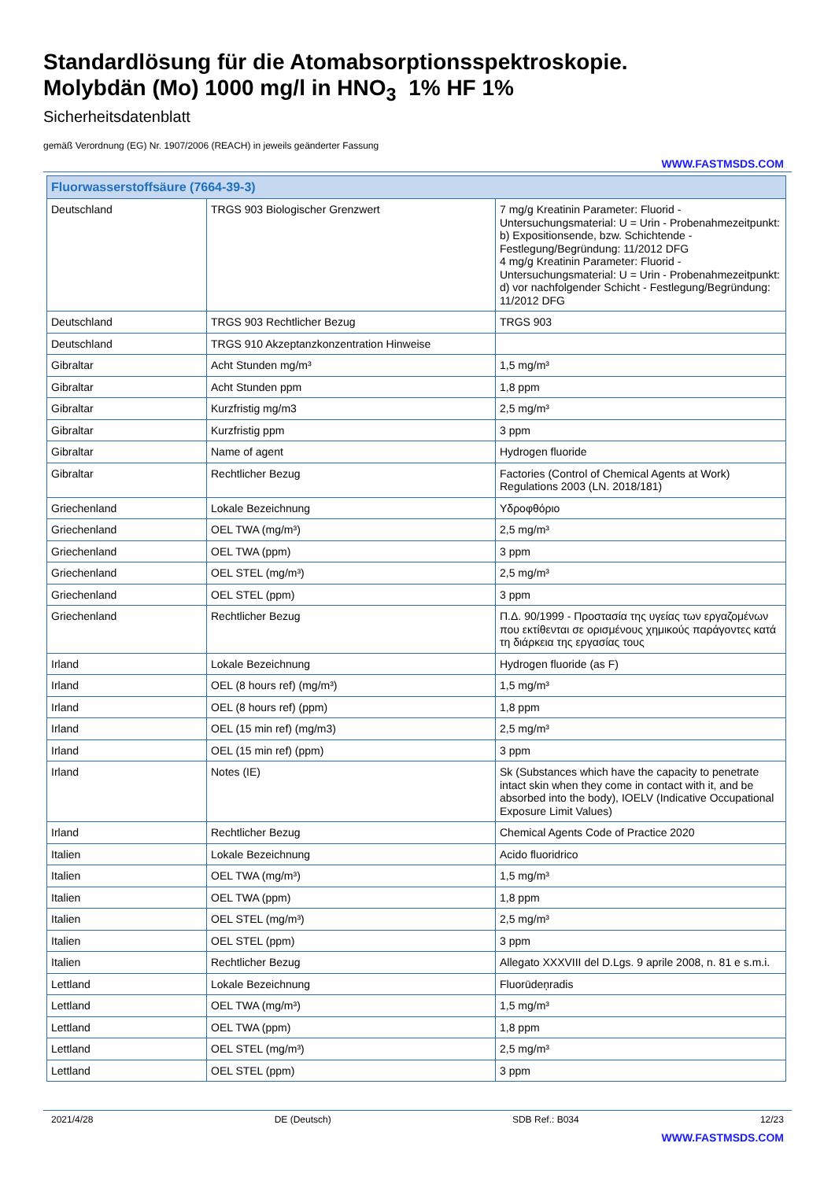Standardlösung für die Atomabsorptionsspektroskopie.
Molybdän (Mo) 1000 mg/l in HNO<sub>3</sub> 1% HF 1%
Sicherheitsdatenblatt
gemäß Verordnung (EG) Nr. 1907/2006 (REACH) in jeweils geänderter Fassung
WWW.FASTMSDS.COM
| Fluorwasserstoffsäure (7664-39-3) | | |
| --- | --- | --- |
| Deutschland | TRGS 903 Biologischer Grenzwert | 7 mg/g Kreatinin Parameter: Fluorid - Untersuchungsmaterial: U = Urin - Probenahmezeitpunkt: b) Expositionsende, bzw. Schichtende - Festlegung/Begründung: 11/2012 DFG 4 mg/g Kreatinin Parameter: Fluorid - Untersuchungsmaterial: U = Urin - Probenahmezeitpunkt: d) vor nachfolgender Schicht - Festlegung/Begründung: 11/2012 DFG |
| Deutschland | TRGS 903 Rechtlicher Bezug | TRGS 903 |
| Deutschland | TRGS 910 Akzeptanzkonzentration Hinweise | |
| Gibraltar | Acht Stunden mg/m³ | 1,5 mg/m³ |
| Gibraltar | Acht Stunden ppm | 1,8 ppm |
| Gibraltar | Kurzfristig mg/m3 | 2,5 mg/m³ |
| Gibraltar | Kurzfristig ppm | 3 ppm |
| Gibraltar | Name of agent | Hydrogen fluoride |
| Gibraltar | Rechtlicher Bezug | Factories (Control of Chemical Agents at Work) Regulations 2003 (LN. 2018/181) |
| Griechenland | Lokale Bezeichnung | Υδροφθόριο |
| Griechenland | OEL TWA (mg/m³) | 2,5 mg/m³ |
| Griechenland | OEL TWA (ppm) | 3 ppm |
| Griechenland | OEL STEL (mg/m³) | 2,5 mg/m³ |
| Griechenland | OEL STEL (ppm) | 3 ppm |
| Griechenland | Rechtlicher Bezug | Π.Δ. 90/1999 - Προστασία της υγείας των εργαζομένων που εκτίθενται σε ορισμένους χημικούς παράγοντες κατά τη διάρκεια της εργασίας τους |
| Irland | Lokale Bezeichnung | Hydrogen fluoride (as F) |
| Irland | OEL (8 hours ref) (mg/m³) | 1,5 mg/m³ |
| Irland | OEL (8 hours ref) (ppm) | 1,8 ppm |
| Irland | OEL (15 min ref) (mg/m3) | 2,5 mg/m³ |
| Irland | OEL (15 min ref) (ppm) | 3 ppm |
| Irland | Notes (IE) | Sk (Substances which have the capacity to penetrate intact skin when they come in contact with it, and be absorbed into the body), IOELV (Indicative Occupational Exposure Limit Values) |
| Irland | Rechtlicher Bezug | Chemical Agents Code of Practice 2020 |
| Italien | Lokale Bezeichnung | Acido fluoridrico |
| Italien | OEL TWA (mg/m³) | 1,5 mg/m³ |
| Italien | OEL TWA (ppm) | 1,8 ppm |
| Italien | OEL STEL (mg/m³) | 2,5 mg/m³ |
| Italien | OEL STEL (ppm) | 3 ppm |
| Italien | Rechtlicher Bezug | Allegato XXXVIII del D.Lgs. 9 aprile 2008, n. 81 e s.m.i. |
| Lettland | Lokale Bezeichnung | Fluorūdeņradis |
| Lettland | OEL TWA (mg/m³) | 1,5 mg/m³ |
| Lettland | OEL TWA (ppm) | 1,8 ppm |
| Lettland | OEL STEL (mg/m³) | 2,5 mg/m³ |
| Lettland | OEL STEL (ppm) | 3 ppm |
2021/4/28 DE (Deutsch) SDB Ref.: B034 12/23
WWW.FASTMSDS.COM